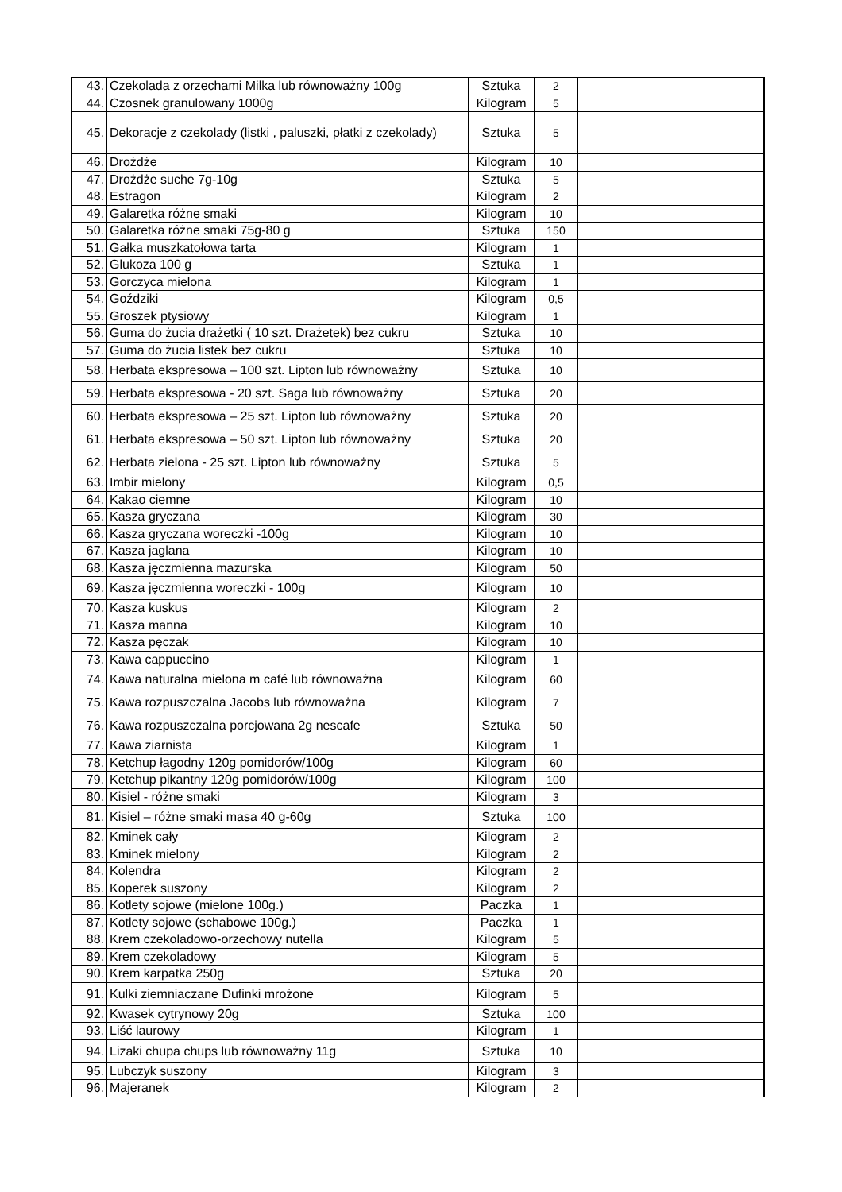| 43. | Czekolada z orzechami Milka lub równoważny 100g | Sztuka | 2 | | |
| 44. | Czosnek granulowany 1000g | Kilogram | 5 | | |
| 45. | Dekoracje z czekolady (listki , paluszki, płatki z czekolady) | Sztuka | 5 | | |
| 46. | Drożdże | Kilogram | 10 | | |
| 47. | Drożdże suche 7g-10g | Sztuka | 5 | | |
| 48. | Estragon | Kilogram | 2 | | |
| 49. | Galaretka różne smaki | Kilogram | 10 | | |
| 50. | Galaretka różne smaki 75g-80 g | Sztuka | 150 | | |
| 51. | Gałka muszkatołowa tarta | Kilogram | 1 | | |
| 52. | Glukoza 100 g | Sztuka | 1 | | |
| 53. | Gorczyca mielona | Kilogram | 1 | | |
| 54. | Goździki | Kilogram | 0,5 | | |
| 55. | Groszek ptysiowy | Kilogram | 1 | | |
| 56. | Guma do żucia drażetki ( 10 szt. Drażetek) bez cukru | Sztuka | 10 | | |
| 57. | Guma do żucia listek bez cukru | Sztuka | 10 | | |
| 58. | Herbata ekspresowa – 100 szt. Lipton lub równoważny | Sztuka | 10 | | |
| 59. | Herbata ekspresowa - 20 szt. Saga lub równoważny | Sztuka | 20 | | |
| 60. | Herbata ekspresowa – 25 szt. Lipton lub równoważny | Sztuka | 20 | | |
| 61. | Herbata ekspresowa – 50 szt. Lipton lub równoważny | Sztuka | 20 | | |
| 62. | Herbata zielona - 25 szt. Lipton lub równoważny | Sztuka | 5 | | |
| 63. | Imbir mielony | Kilogram | 0,5 | | |
| 64. | Kakao ciemne | Kilogram | 10 | | |
| 65. | Kasza gryczana | Kilogram | 30 | | |
| 66. | Kasza gryczana woreczki -100g | Kilogram | 10 | | |
| 67. | Kasza jaglana | Kilogram | 10 | | |
| 68. | Kasza jęczmienna mazurska | Kilogram | 50 | | |
| 69. | Kasza jęczmienna woreczki - 100g | Kilogram | 10 | | |
| 70. | Kasza kuskus | Kilogram | 2 | | |
| 71. | Kasza manna | Kilogram | 10 | | |
| 72. | Kasza pęczak | Kilogram | 10 | | |
| 73. | Kawa cappuccino | Kilogram | 1 | | |
| 74. | Kawa naturalna mielona m café lub równoważna | Kilogram | 60 | | |
| 75. | Kawa rozpuszczalna Jacobs lub równoważna | Kilogram | 7 | | |
| 76. | Kawa rozpuszczalna porcjowana 2g nescafe | Sztuka | 50 | | |
| 77. | Kawa ziarnista | Kilogram | 1 | | |
| 78. | Ketchup łagodny 120g pomidorów/100g | Kilogram | 60 | | |
| 79. | Ketchup pikantny 120g pomidorów/100g | Kilogram | 100 | | |
| 80. | Kisiel - różne smaki | Kilogram | 3 | | |
| 81. | Kisiel – różne smaki masa 40 g-60g | Sztuka | 100 | | |
| 82. | Kminek cały | Kilogram | 2 | | |
| 83. | Kminek mielony | Kilogram | 2 | | |
| 84. | Kolendra | Kilogram | 2 | | |
| 85. | Koperek suszony | Kilogram | 2 | | |
| 86. | Kotlety sojowe (mielone 100g.) | Paczka | 1 | | |
| 87. | Kotlety sojowe (schabowe 100g.) | Paczka | 1 | | |
| 88. | Krem czekoladowo-orzechowy nutella | Kilogram | 5 | | |
| 89. | Krem czekoladowy | Kilogram | 5 | | |
| 90. | Krem karpatka 250g | Sztuka | 20 | | |
| 91. | Kulki ziemniaczane Dufinki mrożone | Kilogram | 5 | | |
| 92. | Kwasek cytrynowy 20g | Sztuka | 100 | | |
| 93. | Liść laurowy | Kilogram | 1 | | |
| 94. | Lizaki chupa chups lub równoważny 11g | Sztuka | 10 | | |
| 95. | Lubczyk suszony | Kilogram | 3 | | |
| 96. | Majeranek | Kilogram | 2 | | |